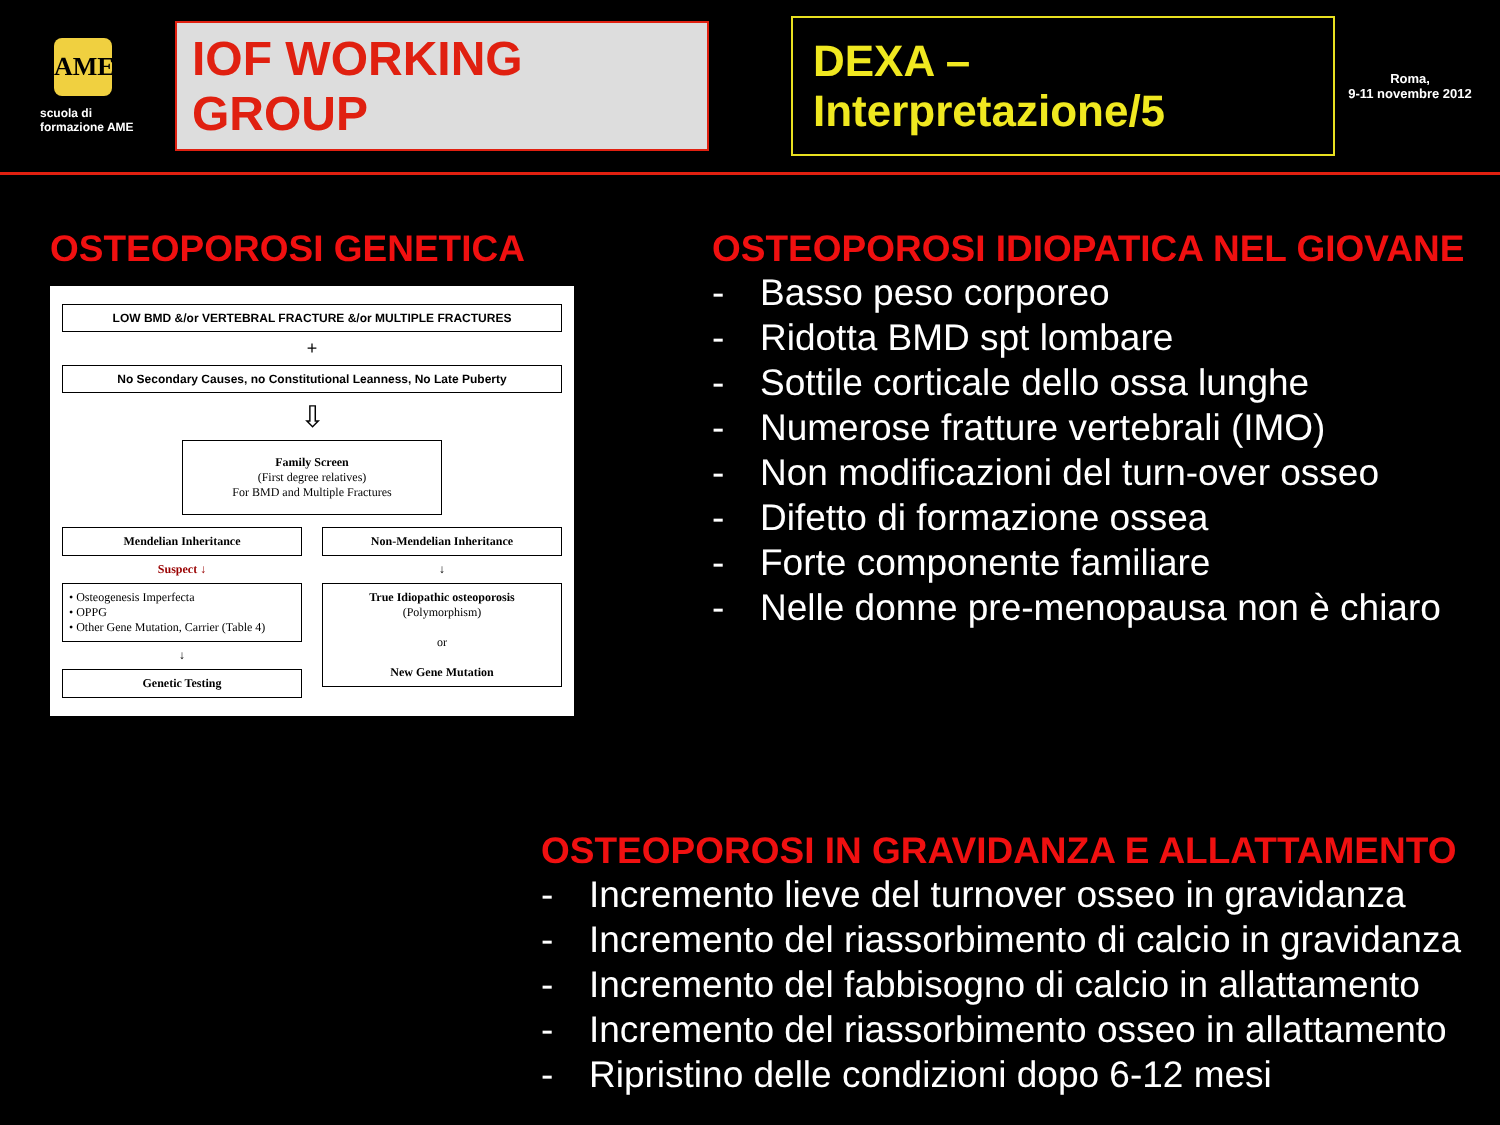AME
scuola di formazione AME
IOF WORKING GROUP
DEXA – Interpretazione/5
Roma,
9-11 novembre 2012
OSTEOPOROSI GENETICA
LOW BMD &/or VERTEBRAL FRACTURE &/or MULTIPLE FRACTURES
+
No Secondary Causes, no Constitutional Leanness, No Late Puberty
⇩
Family Screen
(First degree relatives)
For BMD and Multiple Fractures
Mendelian Inheritance
Suspect ↓
• Osteogenesis Imperfecta
• OPPG
• Other Gene Mutation, Carrier (Table 4)
↓
Genetic Testing
Non-Mendelian Inheritance
↓
True Idiopathic osteoporosis
(Polymorphism)
or
New Gene Mutation
OSTEOPOROSI IDIOPATICA NEL GIOVANE
- Basso peso corporeo
- Ridotta BMD spt lombare
- Sottile corticale dello ossa lunghe
- Numerose fratture vertebrali (IMO)
- Non modificazioni del turn-over osseo
- Difetto di formazione ossea
- Forte componente familiare
- Nelle donne pre-menopausa non è chiaro
OSTEOPOROSI IN GRAVIDANZA E ALLATTAMENTO
- Incremento lieve del turnover osseo in gravidanza
- Incremento del riassorbimento di calcio in gravidanza
- Incremento del fabbisogno di calcio in allattamento
- Incremento del riassorbimento osseo in allattamento
- Ripristino delle condizioni dopo 6-12 mesi